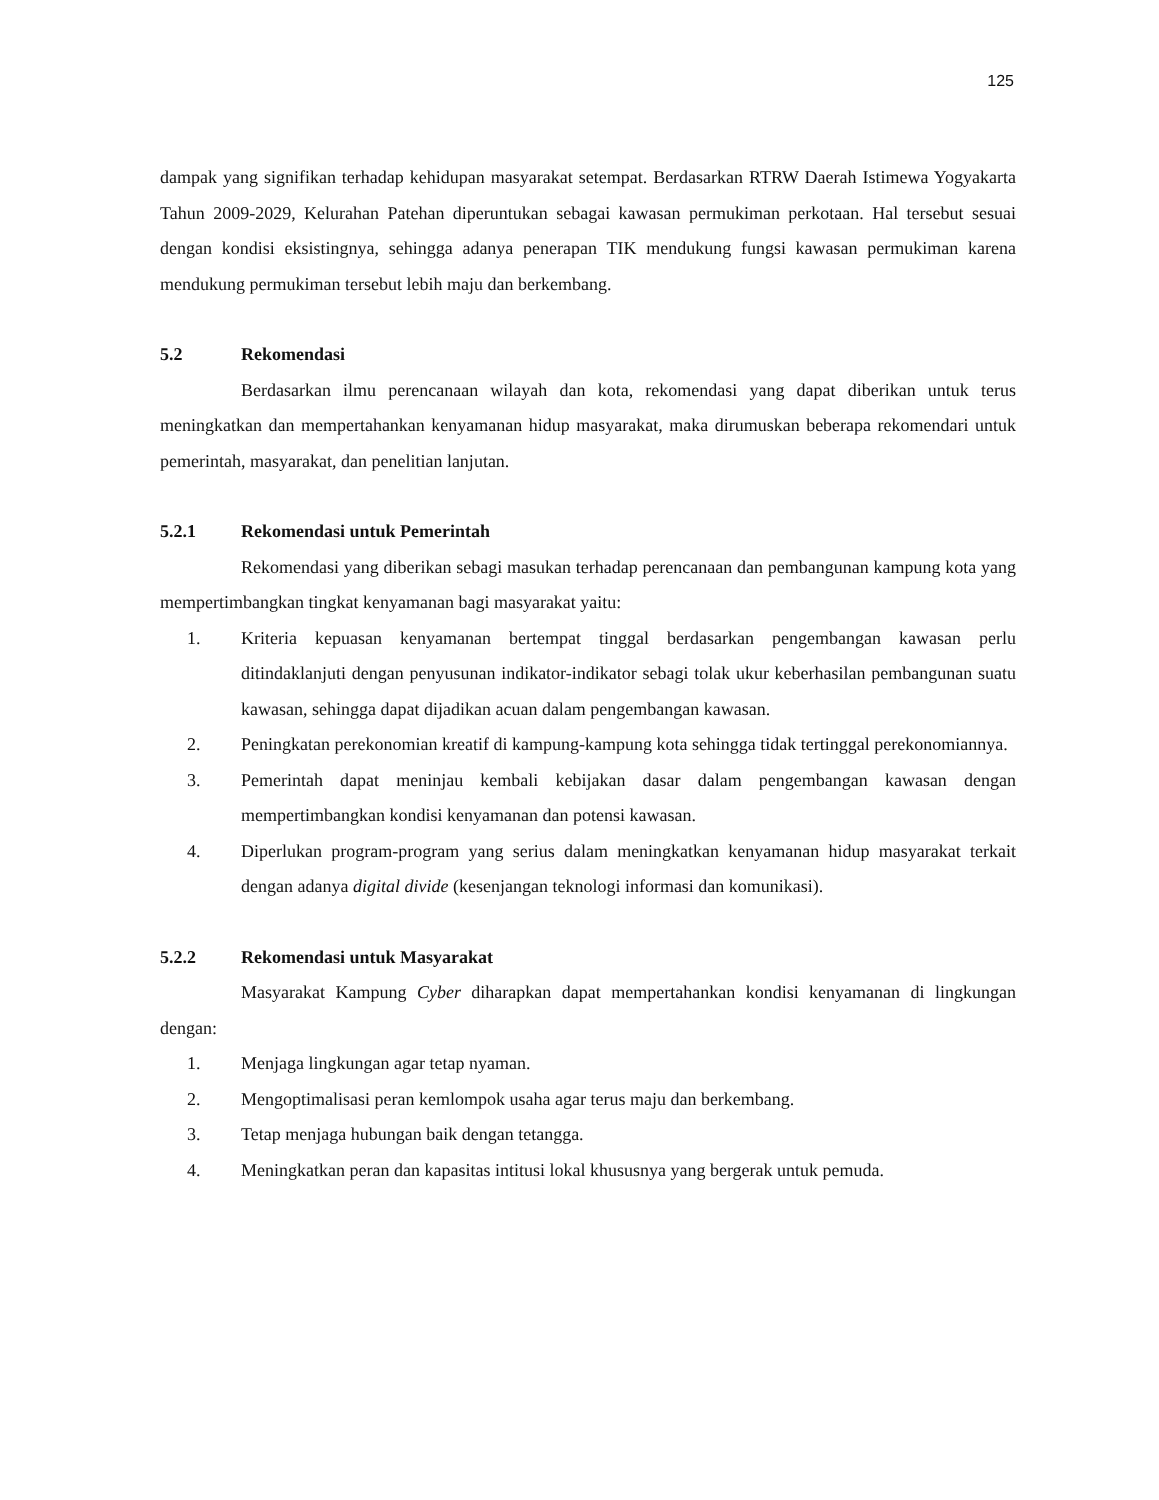125
dampak yang signifikan terhadap kehidupan masyarakat setempat. Berdasarkan RTRW Daerah Istimewa Yogyakarta Tahun 2009-2029, Kelurahan Patehan diperuntukan sebagai kawasan permukiman perkotaan. Hal tersebut sesuai dengan kondisi eksistingnya, sehingga adanya penerapan TIK mendukung fungsi kawasan permukiman karena mendukung permukiman tersebut lebih maju dan berkembang.
5.2 Rekomendasi
Berdasarkan ilmu perencanaan wilayah dan kota, rekomendasi yang dapat diberikan untuk terus meningkatkan dan mempertahankan kenyamanan hidup masyarakat, maka dirumuskan beberapa rekomendari untuk pemerintah, masyarakat, dan penelitian lanjutan.
5.2.1 Rekomendasi untuk Pemerintah
Rekomendasi yang diberikan sebagi masukan terhadap perencanaan dan pembangunan kampung kota yang mempertimbangkan tingkat kenyamanan bagi masyarakat yaitu:
1. Kriteria kepuasan kenyamanan bertempat tinggal berdasarkan pengembangan kawasan perlu ditindaklanjuti dengan penyusunan indikator-indikator sebagi tolak ukur keberhasilan pembangunan suatu kawasan, sehingga dapat dijadikan acuan dalam pengembangan kawasan.
2. Peningkatan perekonomian kreatif di kampung-kampung kota sehingga tidak tertinggal perekonomiannya.
3. Pemerintah dapat meninjau kembali kebijakan dasar dalam pengembangan kawasan dengan mempertimbangkan kondisi kenyamanan dan potensi kawasan.
4. Diperlukan program-program yang serius dalam meningkatkan kenyamanan hidup masyarakat terkait dengan adanya digital divide (kesenjangan teknologi informasi dan komunikasi).
5.2.2 Rekomendasi untuk Masyarakat
Masyarakat Kampung Cyber diharapkan dapat mempertahankan kondisi kenyamanan di lingkungan dengan:
1. Menjaga lingkungan agar tetap nyaman.
2. Mengoptimalisasi peran kemlompok usaha agar terus maju dan berkembang.
3. Tetap menjaga hubungan baik dengan tetangga.
4. Meningkatkan peran dan kapasitas intitusi lokal khususnya yang bergerak untuk pemuda.